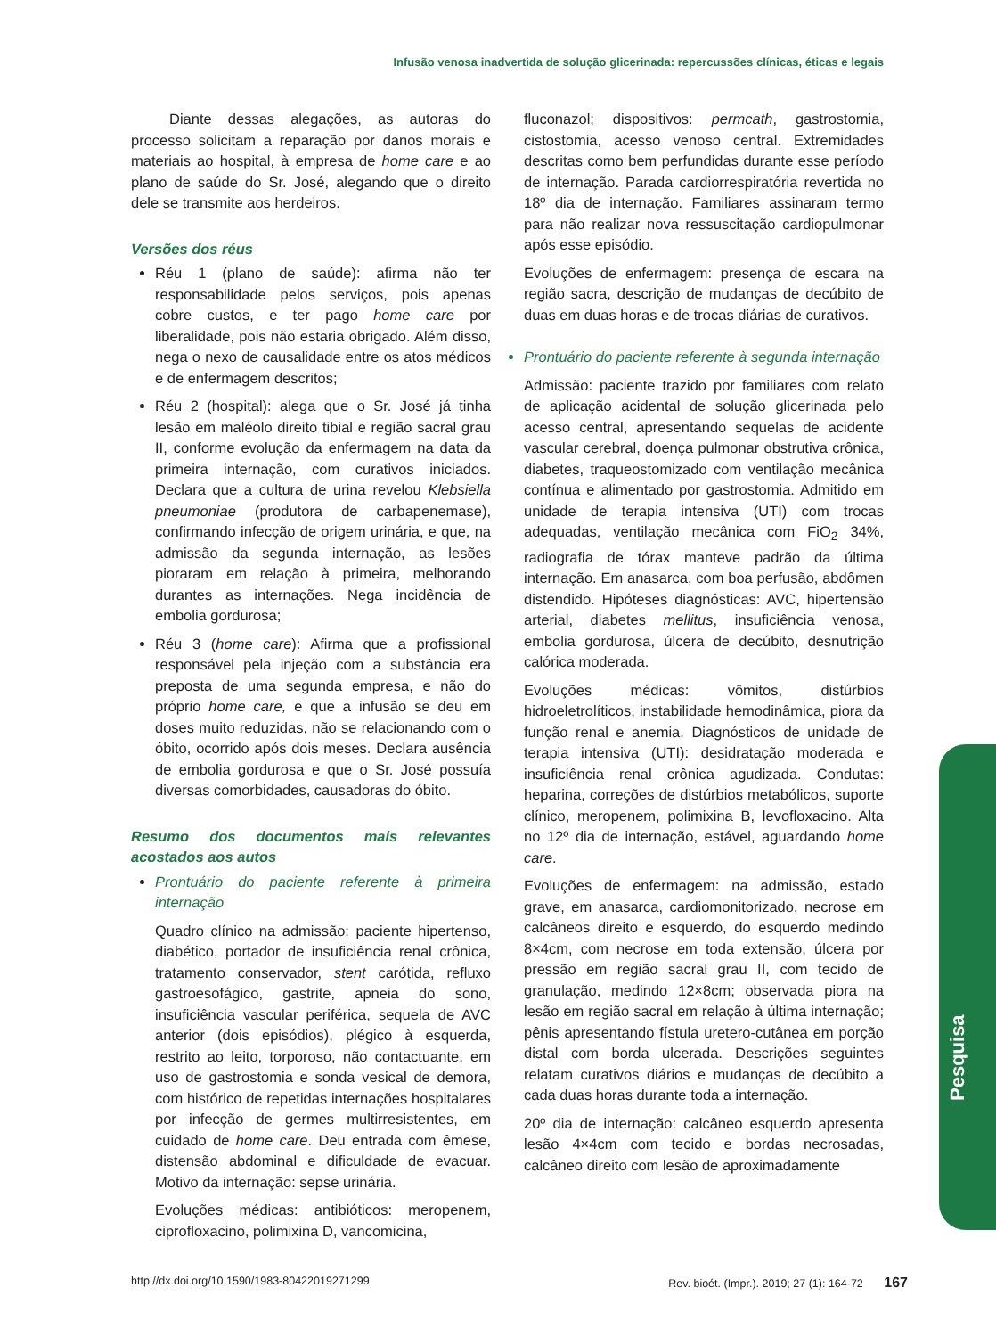Infusão venosa inadvertida de solução glicerinada: repercussões clínicas, éticas e legais
Diante dessas alegações, as autoras do processo solicitam a reparação por danos morais e materiais ao hospital, à empresa de home care e ao plano de saúde do Sr. José, alegando que o direito dele se transmite aos herdeiros.
Versões dos réus
Réu 1 (plano de saúde): afirma não ter responsabilidade pelos serviços, pois apenas cobre custos, e ter pago home care por liberalidade, pois não estaria obrigado. Além disso, nega o nexo de causalidade entre os atos médicos e de enfermagem descritos;
Réu 2 (hospital): alega que o Sr. José já tinha lesão em maléolo direito tibial e região sacral grau II, conforme evolução da enfermagem na data da primeira internação, com curativos iniciados. Declara que a cultura de urina revelou Klebsiella pneumoniae (produtora de carbapenemase), confirmando infecção de origem urinária, e que, na admissão da segunda internação, as lesões pioraram em relação à primeira, melhorando durantes as internações. Nega incidência de embolia gordurosa;
Réu 3 (home care): Afirma que a profissional responsável pela injeção com a substância era preposta de uma segunda empresa, e não do próprio home care, e que a infusão se deu em doses muito reduzidas, não se relacionando com o óbito, ocorrido após dois meses. Declara ausência de embolia gordurosa e que o Sr. José possuía diversas comorbidades, causadoras do óbito.
Resumo dos documentos mais relevantes acostados aos autos
Prontuário do paciente referente à primeira internação
Quadro clínico na admissão: paciente hipertenso, diabético, portador de insuficiência renal crônica, tratamento conservador, stent carótida, refluxo gastroesofágico, gastrite, apneia do sono, insuficiência vascular periférica, sequela de AVC anterior (dois episódios), plégico à esquerda, restrito ao leito, torporoso, não contactuante, em uso de gastrostomia e sonda vesical de demora, com histórico de repetidas internações hospitalares por infecção de germes multirresistentes, em cuidado de home care. Deu entrada com êmese, distensão abdominal e dificuldade de evacuar. Motivo da internação: sepse urinária.
Evoluções médicas: antibióticos: meropenem, ciprofloxacino, polimixina D, vancomicina,
fluconazol; dispositivos: permcath, gastrostomia, cistostomia, acesso venoso central. Extremidades descritas como bem perfundidas durante esse período de internação. Parada cardiorrespiratória revertida no 18º dia de internação. Familiares assinaram termo para não realizar nova ressuscitação cardiopulmonar após esse episódio.
Evoluções de enfermagem: presença de escara na região sacra, descrição de mudanças de decúbito de duas em duas horas e de trocas diárias de curativos.
Prontuário do paciente referente à segunda internação
Admissão: paciente trazido por familiares com relato de aplicação acidental de solução glicerinada pelo acesso central, apresentando sequelas de acidente vascular cerebral, doença pulmonar obstrutiva crônica, diabetes, traqueostomizado com ventilação mecânica contínua e alimentado por gastrostomia. Admitido em unidade de terapia intensiva (UTI) com trocas adequadas, ventilação mecânica com FiO<sub>2</sub> 34%, radiografia de tórax manteve padrão da última internação. Em anasarca, com boa perfusão, abdômen distendido. Hipóteses diagnósticas: AVC, hipertensão arterial, diabetes mellitus, insuficiência venosa, embolia gordurosa, úlcera de decúbito, desnutrição calórica moderada.
Evoluções médicas: vômitos, distúrbios hidroeletrolíticos, instabilidade hemodinâmica, piora da função renal e anemia. Diagnósticos de unidade de terapia intensiva (UTI): desidratação moderada e insuficiência renal crônica agudizada. Condutas: heparina, correções de distúrbios metabólicos, suporte clínico, meropenem, polimixina B, levofloxacino. Alta no 12º dia de internação, estável, aguardando home care.
Evoluções de enfermagem: na admissão, estado grave, em anasarca, cardiomonitorizado, necrose em calcâneos direito e esquerdo, do esquerdo medindo 8×4cm, com necrose em toda extensão, úlcera por pressão em região sacral grau II, com tecido de granulação, medindo 12×8cm; observada piora na lesão em região sacral em relação à última internação; pênis apresentando fístula uretero-cutânea em porção distal com borda ulcerada. Descrições seguintes relatam curativos diários e mudanças de decúbito a cada duas horas durante toda a internação.
20º dia de internação: calcâneo esquerdo apresenta lesão 4×4cm com tecido e bordas necrosadas, calcâneo direito com lesão de aproximadamente
Pesquisa
http://dx.doi.org/10.1590/1983-80422019271299 Rev. bioét. (Impr.). 2019; 27 (1): 164-72 167